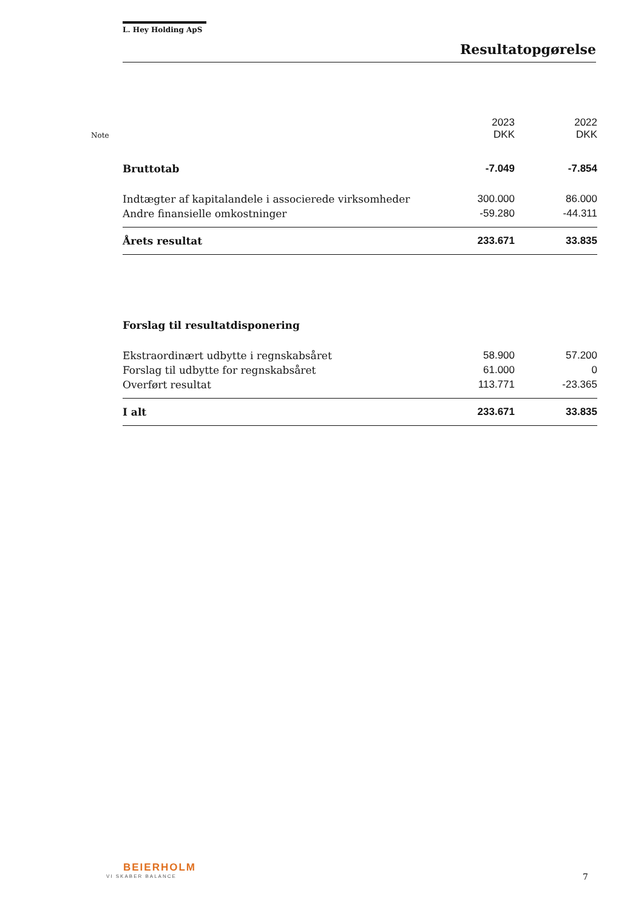L. Hey Holding ApS
Resultatopgørelse
| Note | | 2023 DKK | 2022 DKK |
| --- | --- | --- | --- |
| | Bruttotab | -7.049 | -7.854 |
| | Indtægter af kapitalandele i associerede virksomheder | 300.000 | 86.000 |
| | Andre finansielle omkostninger | -59.280 | -44.311 |
| | Årets resultat | 233.671 | 33.835 |
| | Forslag til resultatdisponering | | |
| | Ekstraordinært udbytte i regnskabsåret | 58.900 | 57.200 |
| | Forslag til udbytte for regnskabsåret | 61.000 | 0 |
| | Overført resultat | 113.771 | -23.365 |
| | I alt | 233.671 | 33.835 |
BEIERHOLM
VI SKABER BALANCE
7